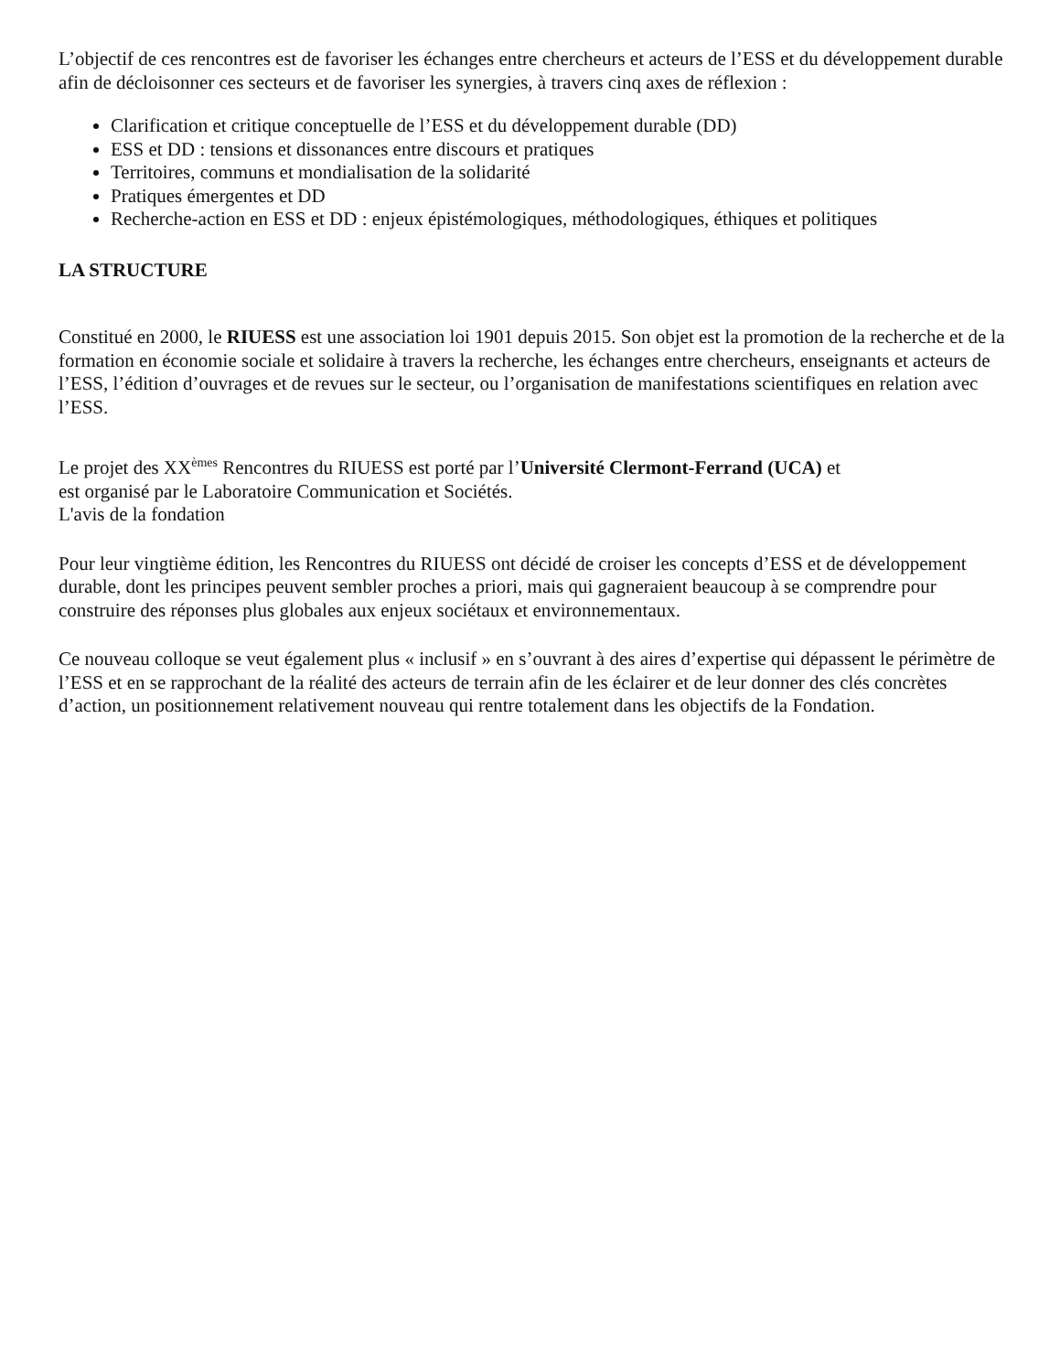L’objectif de ces rencontres est de favoriser les échanges entre chercheurs et acteurs de l’ESS et du développement durable afin de décloisonner ces secteurs et de favoriser les synergies, à travers cinq axes de réflexion :
Clarification et critique conceptuelle de l’ESS et du développement durable (DD)
ESS et DD : tensions et dissonances entre discours et pratiques
Territoires, communs et mondialisation de la solidarité
Pratiques émergentes et DD
Recherche-action en ESS et DD : enjeux épistémologiques, méthodologiques, éthiques et politiques
LA STRUCTURE
Constitué en 2000, le RIUESS est une association loi 1901 depuis 2015. Son objet est la promotion de la recherche et de la formation en économie sociale et solidaire à travers la recherche, les échanges entre chercheurs, enseignants et acteurs de l’ESS, l’édition d’ouvrages et de revues sur le secteur, ou l’organisation de manifestations scientifiques en relation avec l’ESS.
Le projet des XX<sup>èmes</sup> Rencontres du RIUESS est porté par l’Université Clermont-Ferrand (UCA) et
est organisé par le Laboratoire Communication et Sociétés.
L'avis de la fondation
Pour leur vingtième édition, les Rencontres du RIUESS ont décidé de croiser les concepts d’ESS et de développement durable, dont les principes peuvent sembler proches a priori, mais qui gagneraient beaucoup à se comprendre pour construire des réponses plus globales aux enjeux sociétaux et environnementaux.
Ce nouveau colloque se veut également plus « inclusif » en s’ouvrant à des aires d’expertise qui dépassent le périmètre de l’ESS et en se rapprochant de la réalité des acteurs de terrain afin de les éclairer et de leur donner des clés concrètes d’action, un positionnement relativement nouveau qui rentre totalement dans les objectifs de la Fondation.